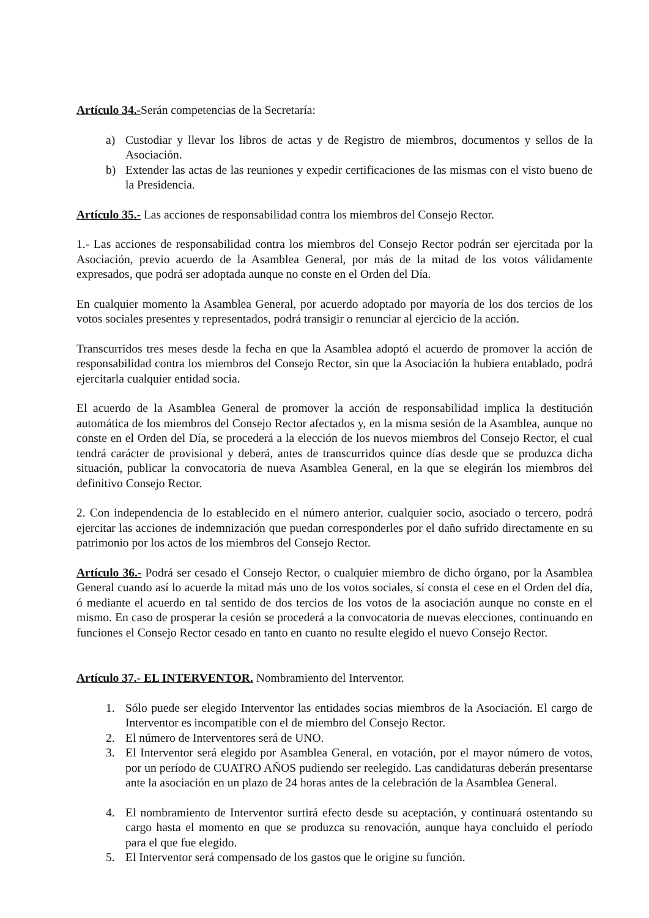Artículo 34.-Serán competencias de la Secretaría:
a) Custodiar y llevar los libros de actas y de Registro de miembros, documentos y sellos de la Asociación.
b) Extender las actas de las reuniones y expedir certificaciones de las mismas con el visto bueno de la Presidencia.
Artículo 35.- Las acciones de responsabilidad contra los miembros del Consejo Rector.
1.- Las acciones de responsabilidad contra los miembros del Consejo Rector podrán ser ejercitada por la Asociación, previo acuerdo de la Asamblea General, por más de la mitad de los votos válidamente expresados, que podrá ser adoptada aunque no conste en el Orden del Día.
En cualquier momento la Asamblea General, por acuerdo adoptado por mayoría de los dos tercios de los votos sociales presentes y representados, podrá transigir o renunciar al ejercicio de la acción.
Transcurridos tres meses desde la fecha en que la Asamblea adoptó el acuerdo de promover la acción de responsabilidad contra los miembros del Consejo Rector, sin que la Asociación la hubiera entablado, podrá ejercitarla cualquier entidad socia.
El acuerdo de la Asamblea General de promover la acción de responsabilidad implica la destitución automática de los miembros del Consejo Rector afectados y, en la misma sesión de la Asamblea, aunque no conste en el Orden del Día, se procederá a la elección de los nuevos miembros del Consejo Rector, el cual tendrá carácter de provisional y deberá, antes de transcurridos quince días desde que se produzca dicha situación, publicar la convocatoria de nueva Asamblea General, en la que se elegirán los miembros del definitivo Consejo Rector.
2. Con independencia de lo establecido en el número anterior, cualquier socio, asociado o tercero, podrá ejercitar las acciones de indemnización que puedan corresponderles por el daño sufrido directamente en su patrimonio por los actos de los miembros del Consejo Rector.
Artículo 36.- Podrá ser cesado el Consejo Rector, o cualquier miembro de dicho órgano, por la Asamblea General cuando así lo acuerde la mitad más uno de los votos sociales, sí consta el cese en el Orden del día, ó mediante el acuerdo en tal sentido de dos tercios de los votos de la asociación aunque no conste en el mismo. En caso de prosperar la cesión se procederá a la convocatoria de nuevas elecciones, continuando en funciones el Consejo Rector cesado en tanto en cuanto no resulte elegido el nuevo Consejo Rector.
Artículo 37.- EL INTERVENTOR. Nombramiento del Interventor.
1. Sólo puede ser elegido Interventor las entidades socias miembros de la Asociación. El cargo de Interventor es incompatible con el de miembro del Consejo Rector.
2. El número de Interventores será de UNO.
3. El Interventor será elegido por Asamblea General, en votación, por el mayor número de votos, por un período de CUATRO AÑOS pudiendo ser reelegido. Las candidaturas deberán presentarse ante la asociación en un plazo de 24 horas antes de la celebración de la Asamblea General.
4. El nombramiento de Interventor surtirá efecto desde su aceptación, y continuará ostentando su cargo hasta el momento en que se produzca su renovación, aunque haya concluido el período para el que fue elegido.
5. El Interventor será compensado de los gastos que le origine su función.